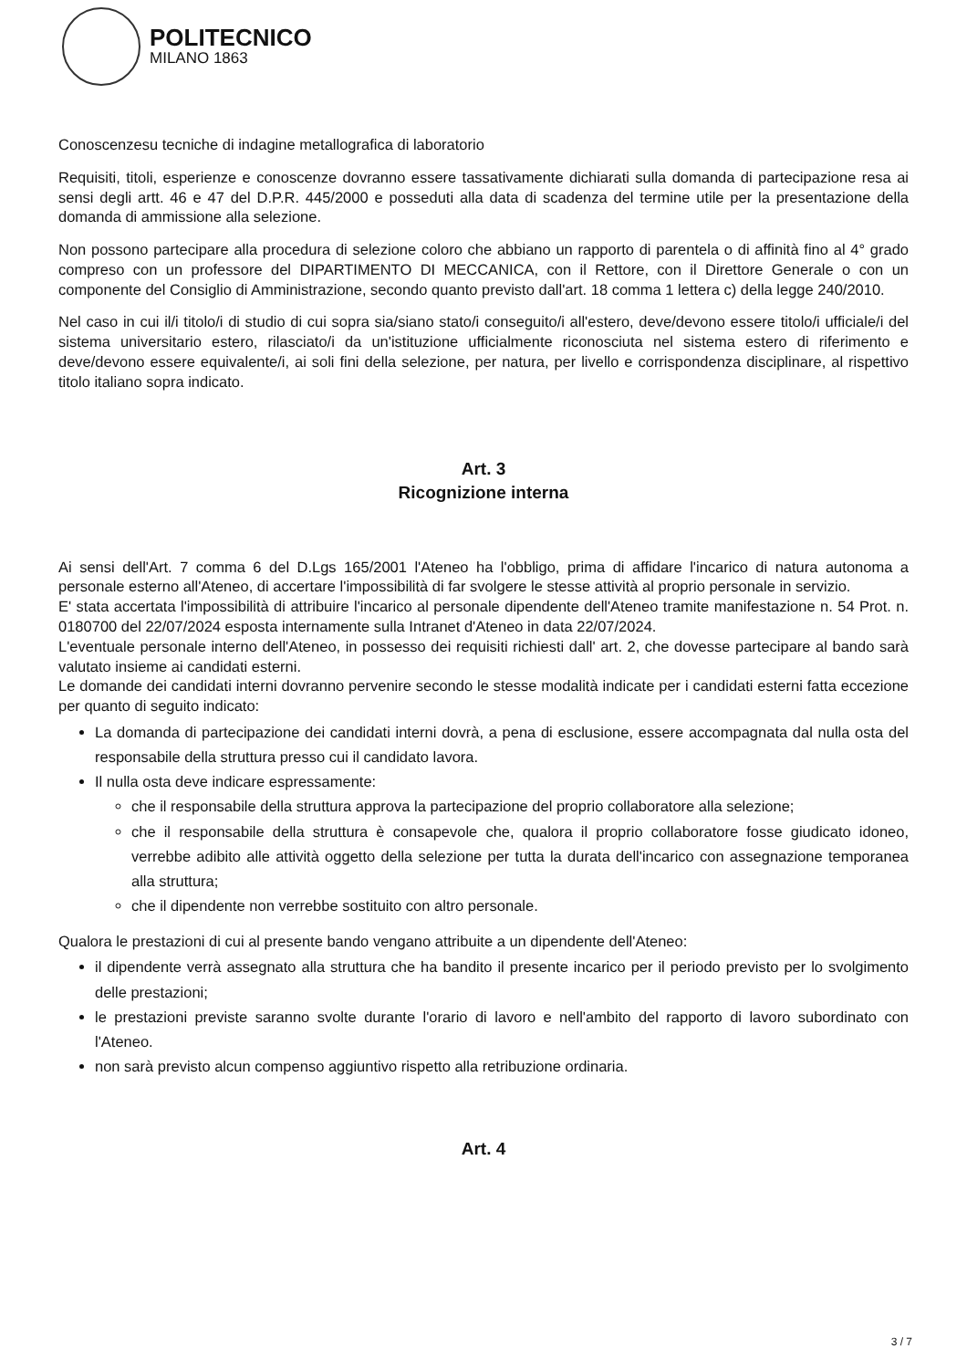POLITECNICO
MILANO 1863
Conoscenzesu tecniche di indagine metallografica di laboratorio
Requisiti, titoli, esperienze e conoscenze dovranno essere tassativamente dichiarati sulla domanda di partecipazione resa ai sensi degli artt. 46 e 47 del D.P.R. 445/2000 e posseduti alla data di scadenza del termine utile per la presentazione della domanda di ammissione alla selezione.
Non possono partecipare alla procedura di selezione coloro che abbiano un rapporto di parentela o di affinità fino al 4° grado compreso con un professore del DIPARTIMENTO DI MECCANICA, con il Rettore, con il Direttore Generale o con un componente del Consiglio di Amministrazione, secondo quanto previsto dall'art. 18 comma 1 lettera c) della legge 240/2010.
Nel caso in cui il/i titolo/i di studio di cui sopra sia/siano stato/i conseguito/i all'estero, deve/devono essere titolo/i ufficiale/i del sistema universitario estero, rilasciato/i da un'istituzione ufficialmente riconosciuta nel sistema estero di riferimento e deve/devono essere equivalente/i, ai soli fini della selezione, per natura, per livello e corrispondenza disciplinare, al rispettivo titolo italiano sopra indicato.
Art. 3
Ricognizione interna
Ai sensi dell'Art. 7 comma 6 del D.Lgs 165/2001 l'Ateneo ha l'obbligo, prima di affidare l'incarico di natura autonoma a personale esterno all'Ateneo, di accertare l'impossibilità di far svolgere le stesse attività al proprio personale in servizio.
E' stata accertata l'impossibilità di attribuire l'incarico al personale dipendente dell'Ateneo tramite manifestazione n. 54 Prot. n. 0180700 del 22/07/2024 esposta internamente sulla Intranet d'Ateneo in data 22/07/2024.
L'eventuale personale interno dell'Ateneo, in possesso dei requisiti richiesti dall' art. 2, che dovesse partecipare al bando sarà valutato insieme ai candidati esterni.
Le domande dei candidati interni dovranno pervenire secondo le stesse modalità indicate per i candidati esterni fatta eccezione per quanto di seguito indicato:
La domanda di partecipazione dei candidati interni dovrà, a pena di esclusione, essere accompagnata dal nulla osta del responsabile della struttura presso cui il candidato lavora.
Il nulla osta deve indicare espressamente:
che il responsabile della struttura approva la partecipazione del proprio collaboratore alla selezione;
che il responsabile della struttura è consapevole che, qualora il proprio collaboratore fosse giudicato idoneo, verrebbe adibito alle attività oggetto della selezione per tutta la durata dell'incarico con assegnazione temporanea alla struttura;
che il dipendente non verrebbe sostituito con altro personale.
Qualora le prestazioni di cui al presente bando vengano attribuite a un dipendente dell'Ateneo:
il dipendente verrà assegnato alla struttura che ha bandito il presente incarico per il periodo previsto per lo svolgimento delle prestazioni;
le prestazioni previste saranno svolte durante l'orario di lavoro e nell'ambito del rapporto di lavoro subordinato con l'Ateneo.
non sarà previsto alcun compenso aggiuntivo rispetto alla retribuzione ordinaria.
Art. 4
3 / 7